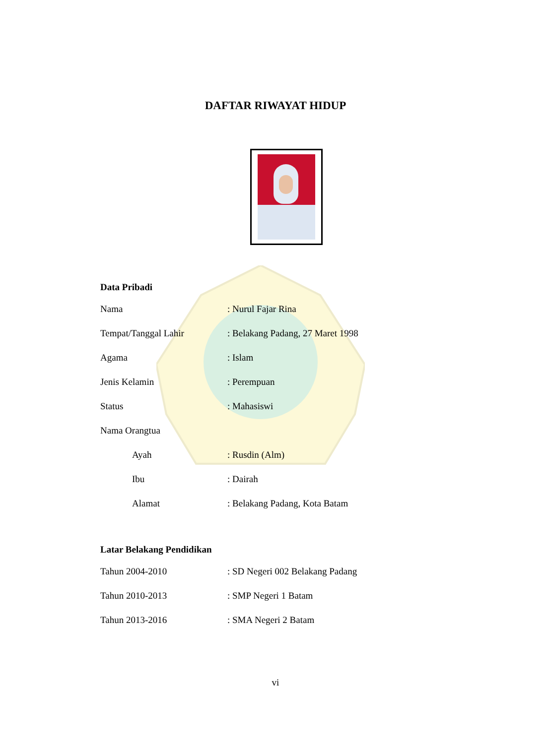DAFTAR RIWAYAT HIDUP
Data Pribadi
Nama : Nurul Fajar Rina
Tempat/Tanggal Lahir : Belakang Padang, 27 Maret 1998
Agama : Islam
Jenis Kelamin : Perempuan
Status : Mahasiswi
Nama Orangtua
Ayah : Rusdin (Alm)
Ibu : Dairah
Alamat : Belakang Padang, Kota Batam
Latar Belakang Pendidikan
Tahun 2004-2010 : SD Negeri 002 Belakang Padang
Tahun 2010-2013 : SMP Negeri 1 Batam
Tahun 2013-2016 : SMA Negeri 2 Batam
vi